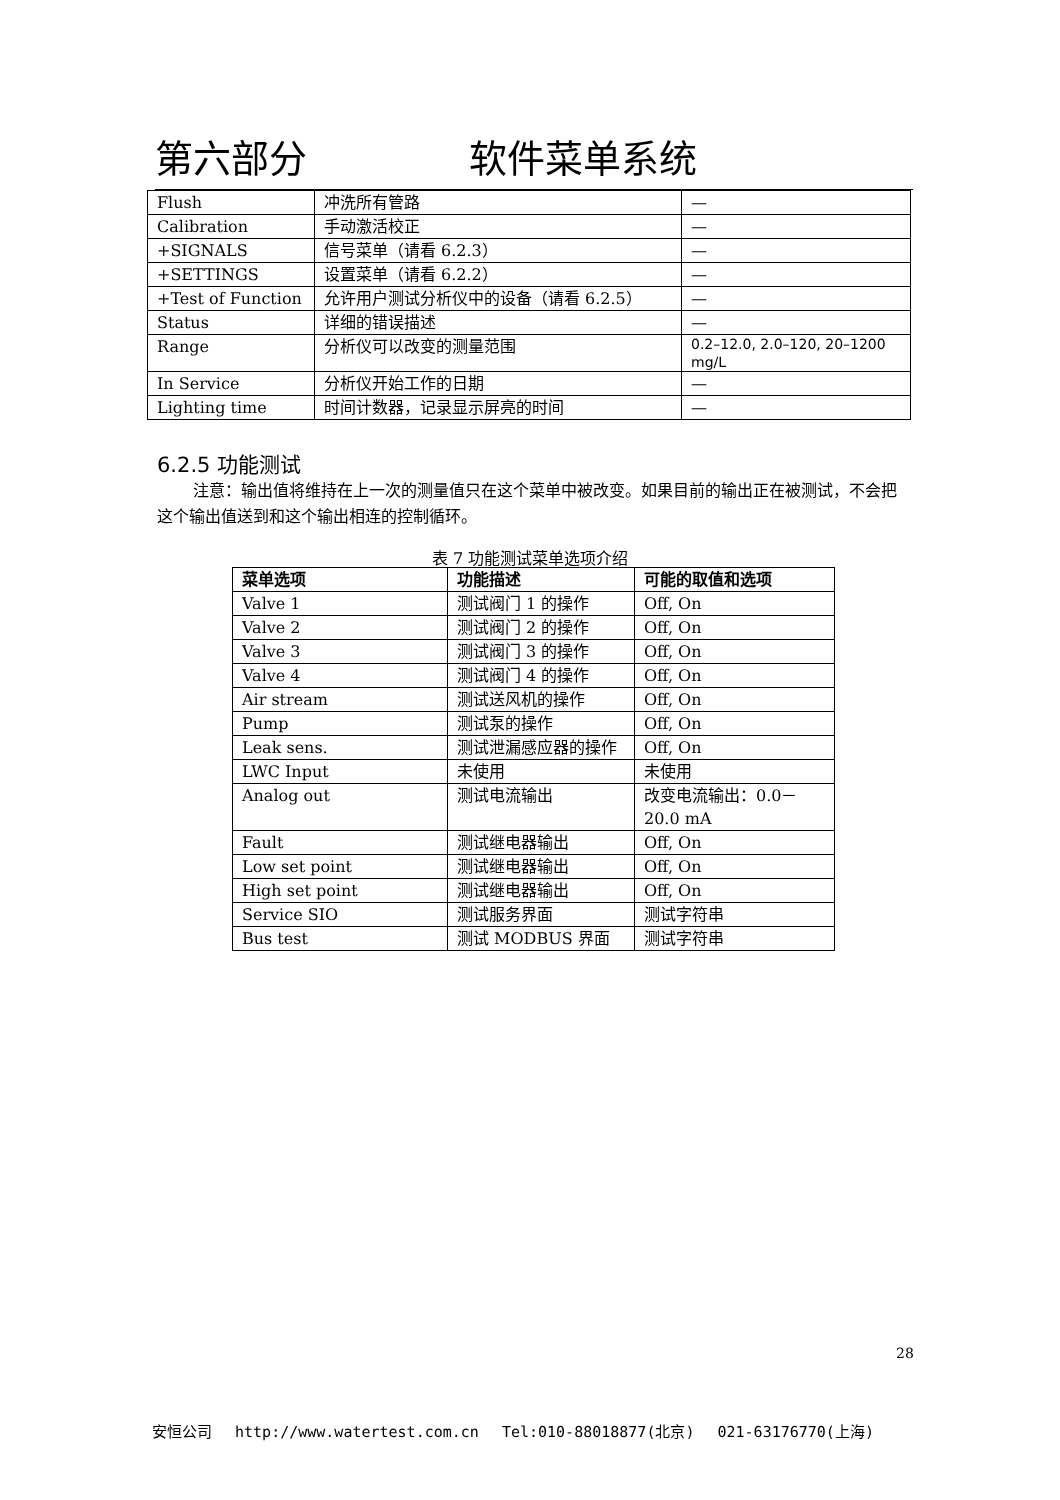第六部分 软件菜单系统
| Flush | 冲洗所有管路 | — |
| Calibration | 手动激活校正 | — |
| +SIGNALS | 信号菜单（请看 6.2.3） | — |
| +SETTINGS | 设置菜单（请看 6.2.2） | — |
| +Test of Function | 允许用户测试分析仪中的设备（请看 6.2.5） | — |
| Status | 详细的错误描述 | — |
| Range | 分析仪可以改变的测量范围 | 0.2–12.0, 2.0–120, 20–1200 mg/L |
| In Service | 分析仪开始工作的日期 | — |
| Lighting time | 时间计数器，记录显示屏亮的时间 | — |
6.2.5 功能测试
注意：输出值将维持在上一次的测量值只在这个菜单中被改变。如果目前的输出正在被测试，不会把这个输出值送到和这个输出相连的控制循环。
表 7 功能测试菜单选项介绍
| 菜单选项 | 功能描述 | 可能的取值和选项 |
| --- | --- | --- |
| Valve 1 | 测试阀门 1 的操作 | Off, On |
| Valve 2 | 测试阀门 2 的操作 | Off, On |
| Valve 3 | 测试阀门 3 的操作 | Off, On |
| Valve 4 | 测试阀门 4 的操作 | Off, On |
| Air stream | 测试送风机的操作 | Off, On |
| Pump | 测试泵的操作 | Off, On |
| Leak sens. | 测试泄漏感应器的操作 | Off, On |
| LWC Input | 未使用 | 未使用 |
| Analog out | 测试电流输出 | 改变电流输出：0.0－20.0 mA |
| Fault | 测试继电器输出 | Off, On |
| Low set point | 测试继电器输出 | Off, On |
| High set point | 测试继电器输出 | Off, On |
| Service SIO | 测试服务界面 | 测试字符串 |
| Bus test | 测试 MODBUS 界面 | 测试字符串 |
28
安恒公司 http://www.watertest.com.cn Tel:010-88018877(北京) 021-63176770(上海)